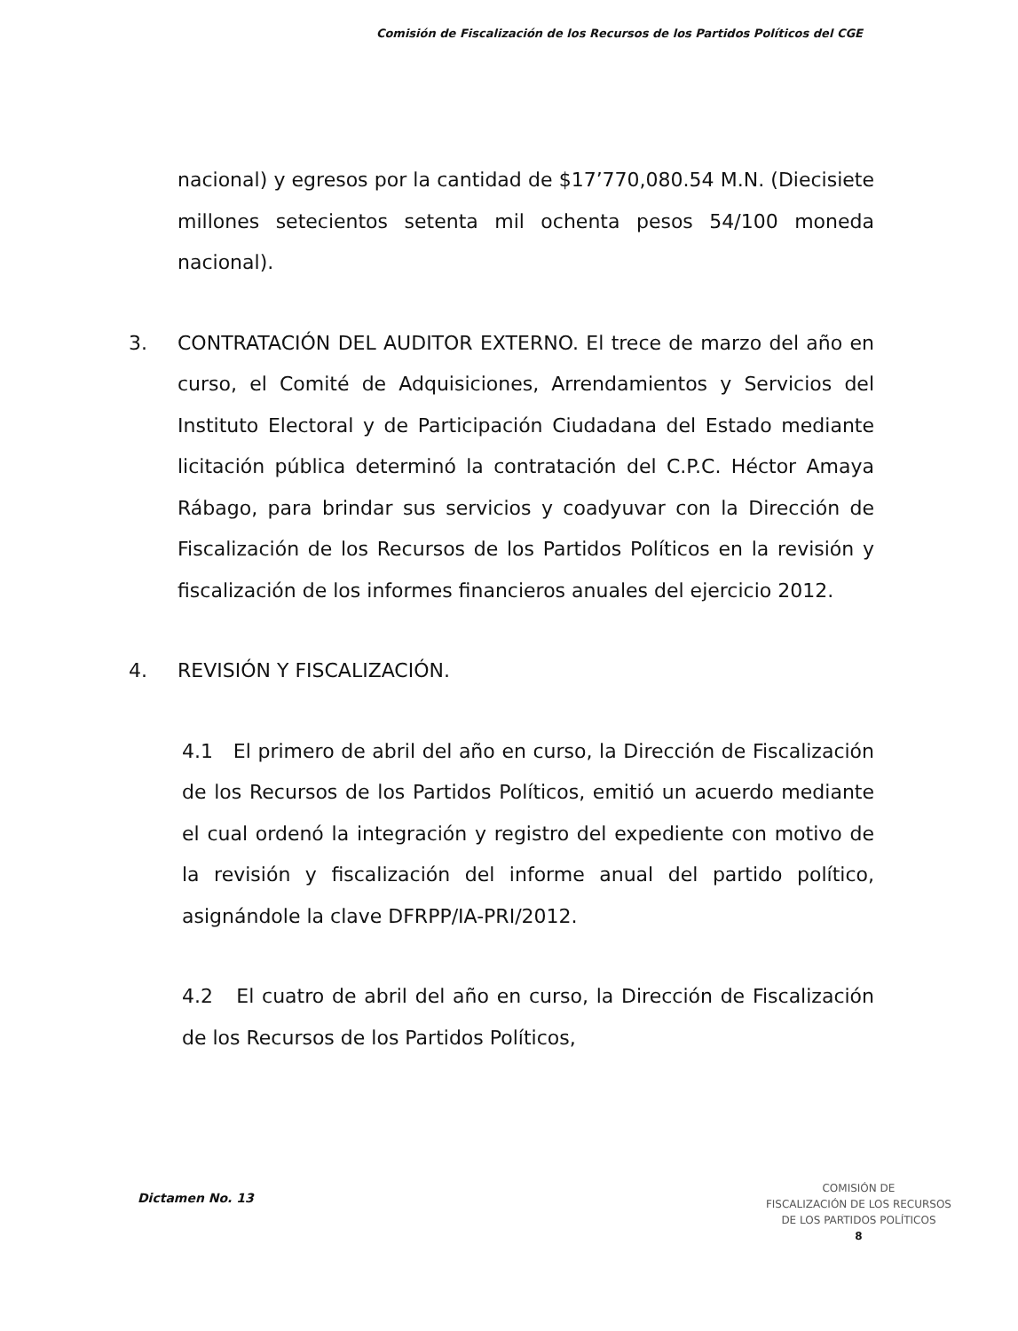Comisión de Fiscalización de los Recursos de los Partidos Políticos del CGE
nacional) y egresos por la cantidad de $17’770,080.54 M.N. (Diecisiete millones setecientos setenta mil ochenta pesos 54/100 moneda nacional).
3. CONTRATACIÓN DEL AUDITOR EXTERNO. El trece de marzo del año en curso, el Comité de Adquisiciones, Arrendamientos y Servicios del Instituto Electoral y de Participación Ciudadana del Estado mediante licitación pública determinó la contratación del C.P.C. Héctor Amaya Rábago, para brindar sus servicios y coadyuvar con la Dirección de Fiscalización de los Recursos de los Partidos Políticos en la revisión y fiscalización de los informes financieros anuales del ejercicio 2012.
4. REVISIÓN Y FISCALIZACIÓN.
4.1 El primero de abril del año en curso, la Dirección de Fiscalización de los Recursos de los Partidos Políticos, emitió un acuerdo mediante el cual ordenó la integración y registro del expediente con motivo de la revisión y fiscalización del informe anual del partido político, asignándole la clave DFRPP/IA-PRI/2012.
4.2 El cuatro de abril del año en curso, la Dirección de Fiscalización de los Recursos de los Partidos Políticos,
Dictamen No. 13
COMISIÓN DE
FISCALIZACIÓN DE LOS RECURSOS
DE LOS PARTIDOS POLÍTICOS
8